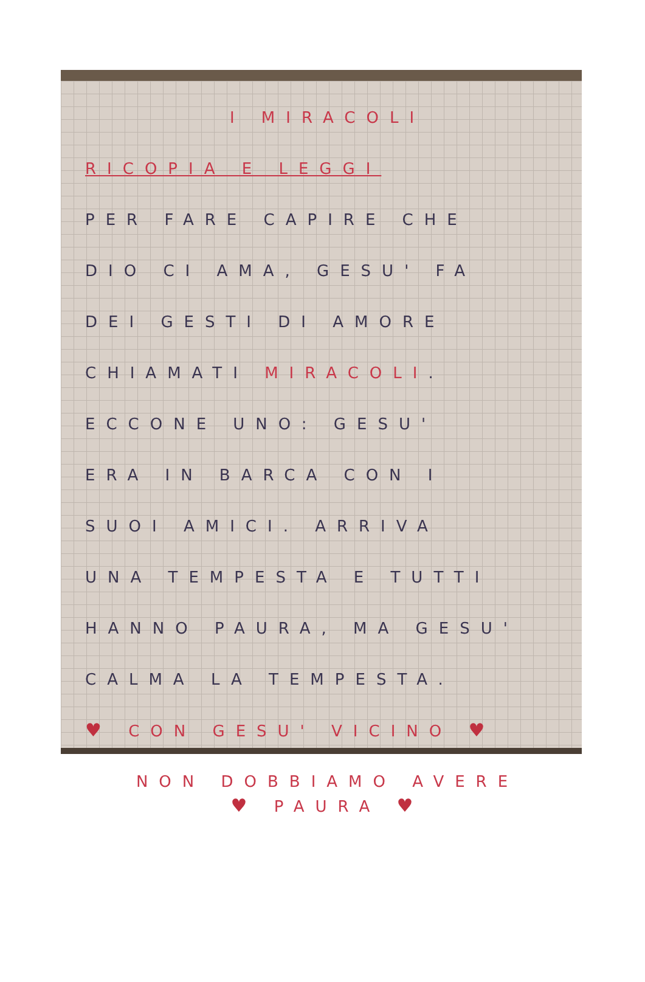I MIRACOLI
RICOPIA E LEGGI
PER FARE CAPIRE CHE
DIO CI AMA, GESU' FA
DEI GESTI DI AMORE
CHIAMATI MIRACOLI.
ECCONE UNO: GESU'
ERA IN BARCA CON I
SUOI AMICI. ARRIVA
UNA TEMPESTA E TUTTI
HANNO PAURA, MA GESU'
CALMA LA TEMPESTA.
♥ CON GESU' VICINO ♥
NON DOBBIAMO AVERE
♥ PAURA ♥